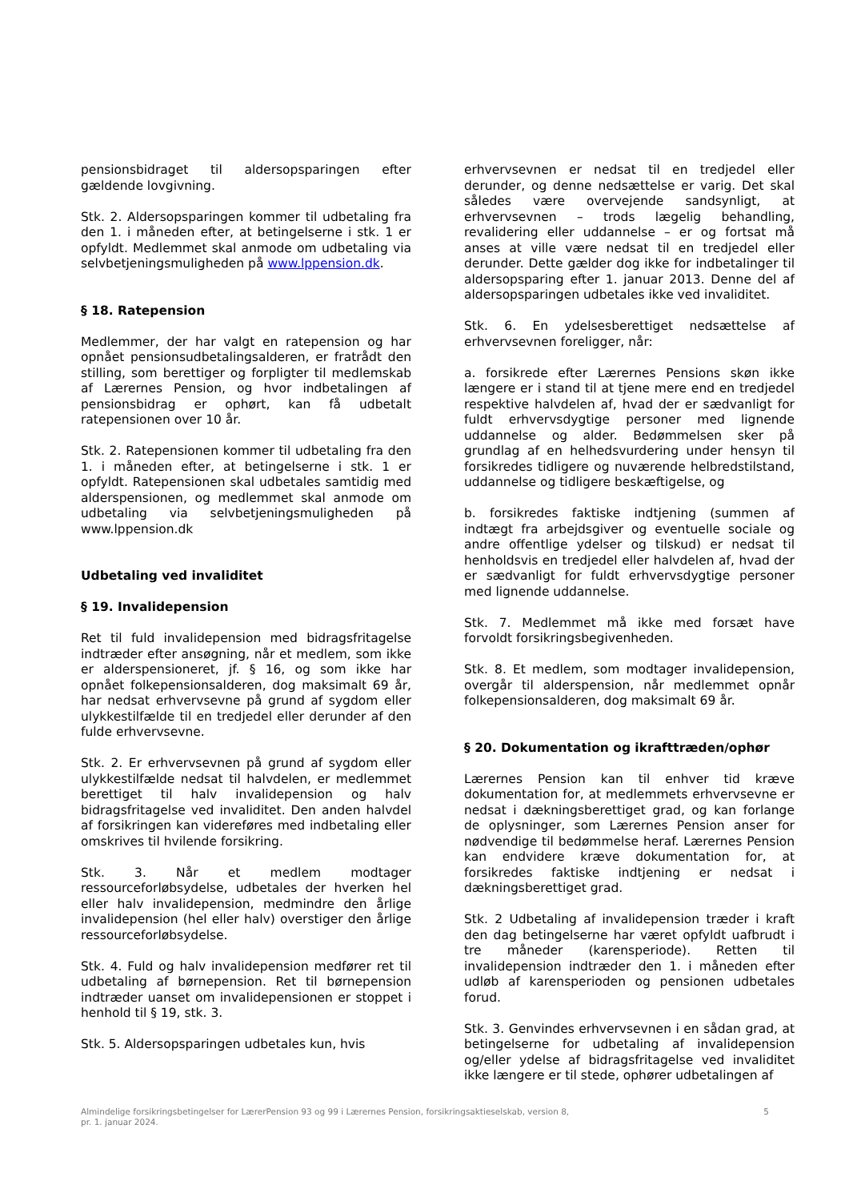pensionsbidraget til aldersopsparingen efter gældende lovgivning.
Stk. 2. Aldersopsparingen kommer til udbetaling fra den 1. i måneden efter, at betingelserne i stk. 1 er opfyldt. Medlemmet skal anmode om udbetaling via selvbetjeningsmuligheden på www.lppension.dk.
§ 18. Ratepension
Medlemmer, der har valgt en ratepension og har opnået pensionsudbetalingsalderen, er fratrådt den stilling, som berettiger og forpligter til medlemskab af Lærernes Pension, og hvor indbetalingen af pensionsbidrag er ophørt, kan få udbetalt ratepensionen over 10 år.
Stk. 2. Ratepensionen kommer til udbetaling fra den 1. i måneden efter, at betingelserne i stk. 1 er opfyldt. Ratepensionen skal udbetales samtidig med alderspensionen, og medlemmet skal anmode om udbetaling via selvbetjeningsmuligheden på www.lppension.dk
Udbetaling ved invaliditet
§ 19. Invalidepension
Ret til fuld invalidepension med bidragsfritagelse indtræder efter ansøgning, når et medlem, som ikke er alderspensioneret, jf. § 16, og som ikke har opnået folkepensionsalderen, dog maksimalt 69 år, har nedsat erhvervsevne på grund af sygdom eller ulykkestilfælde til en tredjedel eller derunder af den fulde erhvervsevne.
Stk. 2. Er erhvervsevnen på grund af sygdom eller ulykkestilfælde nedsat til halvdelen, er medlemmet berettiget til halv invalidepension og halv bidragsfritagelse ved invaliditet. Den anden halvdel af forsikringen kan videreføres med indbetaling eller omskrives til hvilende forsikring.
Stk. 3. Når et medlem modtager ressourceforløbsydelse, udbetales der hverken hel eller halv invalidepension, medmindre den årlige invalidepension (hel eller halv) overstiger den årlige ressourceforløbsydelse.
Stk. 4. Fuld og halv invalidepension medfører ret til udbetaling af børnepension. Ret til børnepension indtræder uanset om invalidepensionen er stoppet i henhold til § 19, stk. 3.
Stk. 5. Aldersopsparingen udbetales kun, hvis
erhvervsevnen er nedsat til en tredjedel eller derunder, og denne nedsættelse er varig. Det skal således være overvejende sandsynligt, at erhvervsevnen – trods lægelig behandling, revalidering eller uddannelse – er og fortsat må anses at ville være nedsat til en tredjedel eller derunder. Dette gælder dog ikke for indbetalinger til aldersopsparing efter 1. januar 2013. Denne del af aldersopsparingen udbetales ikke ved invaliditet.
Stk. 6. En ydelsesberettiget nedsættelse af erhvervsevnen foreligger, når:
a. forsikrede efter Lærernes Pensions skøn ikke længere er i stand til at tjene mere end en tredjedel respektive halvdelen af, hvad der er sædvanligt for fuldt erhvervsdygtige personer med lignende uddannelse og alder. Bedømmelsen sker på grundlag af en helhedsvurdering under hensyn til forsikredes tidligere og nuværende helbredstilstand, uddannelse og tidligere beskæftigelse, og
b. forsikredes faktiske indtjening (summen af indtægt fra arbejdsgiver og eventuelle sociale og andre offentlige ydelser og tilskud) er nedsat til henholdsvis en tredjedel eller halvdelen af, hvad der er sædvanligt for fuldt erhvervsdygtige personer med lignende uddannelse.
Stk. 7. Medlemmet må ikke med forsæt have forvoldt forsikringsbegivenheden.
Stk. 8. Et medlem, som modtager invalidepension, overgår til alderspension, når medlemmet opnår folkepensionsalderen, dog maksimalt 69 år.
§ 20. Dokumentation og ikrafttræden/ophør
Lærernes Pension kan til enhver tid kræve dokumentation for, at medlemmets erhvervsevne er nedsat i dækningsberettiget grad, og kan forlange de oplysninger, som Lærernes Pension anser for nødvendige til bedømmelse heraf. Lærernes Pension kan endvidere kræve dokumentation for, at forsikredes faktiske indtjening er nedsat i dækningsberettiget grad.
Stk. 2 Udbetaling af invalidepension træder i kraft den dag betingelserne har været opfyldt uafbrudt i tre måneder (karensperiode). Retten til invalidepension indtræder den 1. i måneden efter udløb af karensperioden og pensionen udbetales forud.
Stk. 3. Genvindes erhvervsevnen i en sådan grad, at betingelserne for udbetaling af invalidepension og/eller ydelse af bidragsfritagelse ved invaliditet ikke længere er til stede, ophører udbetalingen af
Almindelige forsikringsbetingelser for LærerPension 93 og 99 i Lærernes Pension, forsikringsaktieselskab, version 8,
pr. 1. januar 2024.
5